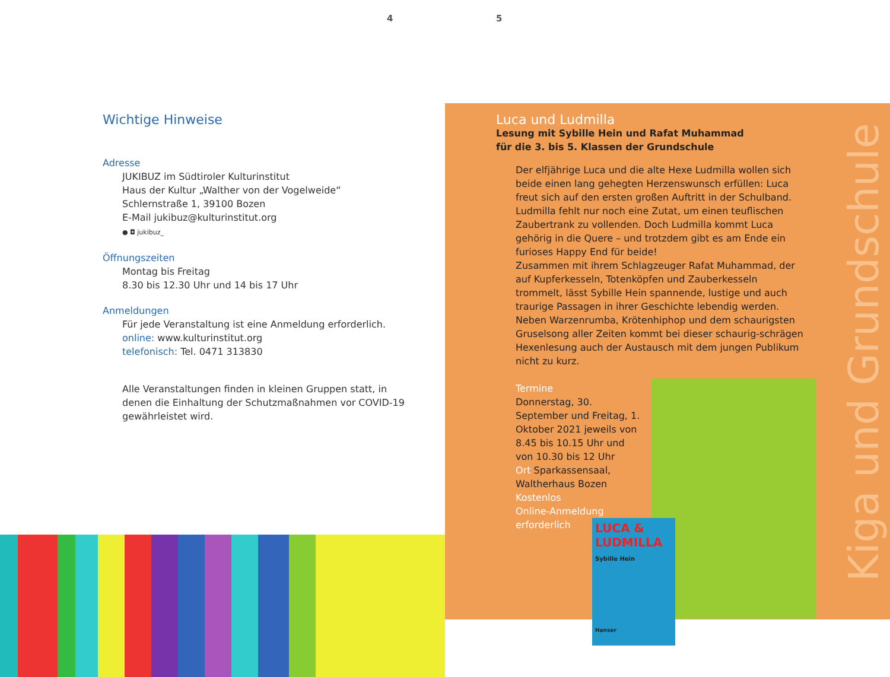4 5
Wichtige Hinweise
Adresse
JUKIBUZ im Südtiroler Kulturinstitut
Haus der Kultur „Walther von der Vogelweide“
Schlernstraße 1, 39100 Bozen
E-Mail jukibuz@kulturinstitut.org
● ◘ jukibuz_
Öffnungszeiten
Montag bis Freitag
8.30 bis 12.30 Uhr und 14 bis 17 Uhr
Anmeldungen
Für jede Veranstaltung ist eine Anmeldung erforderlich.
online: www.kulturinstitut.org
telefonisch: Tel. 0471 313830
Alle Veranstaltungen finden in kleinen Gruppen statt, in denen die Einhaltung der Schutzmaßnahmen vor COVID-19 gewährleistet wird.
LUCA & LUDMILLA
Sybille Hein
Hanser
Kiga und Grundschule
Luca und Ludmilla
Lesung mit Sybille Hein und Rafat Muhammad
für die 3. bis 5. Klassen der Grundschule
Der elfjährige Luca und die alte Hexe Ludmilla wollen sich beide einen lang gehegten Herzenswunsch erfüllen: Luca freut sich auf den ersten großen Auftritt in der Schulband. Ludmilla fehlt nur noch eine Zutat, um einen teuflischen Zaubertrank zu vollenden. Doch Ludmilla kommt Luca gehörig in die Quere – und trotzdem gibt es am Ende ein furioses Happy End für beide!
Zusammen mit ihrem Schlagzeuger Rafat Muhammad, der auf Kupferkesseln, Totenköpfen und Zauberkesseln trommelt, lässt Sybille Hein spannende, lustige und auch traurige Passagen in ihrer Geschichte lebendig werden. Neben Warzenrumba, Krötenhiphop und dem schaurigsten Gruselsong aller Zeiten kommt bei dieser schaurig-schrägen Hexenlesung auch der Austausch mit dem jungen Publikum nicht zu kurz.
Termine
Donnerstag, 30. September und Freitag, 1. Oktober 2021 jeweils von 8.45 bis 10.15 Uhr und von 10.30 bis 12 Uhr
Ort Sparkassensaal, Waltherhaus Bozen
Kostenlos
Online-Anmeldung erforderlich